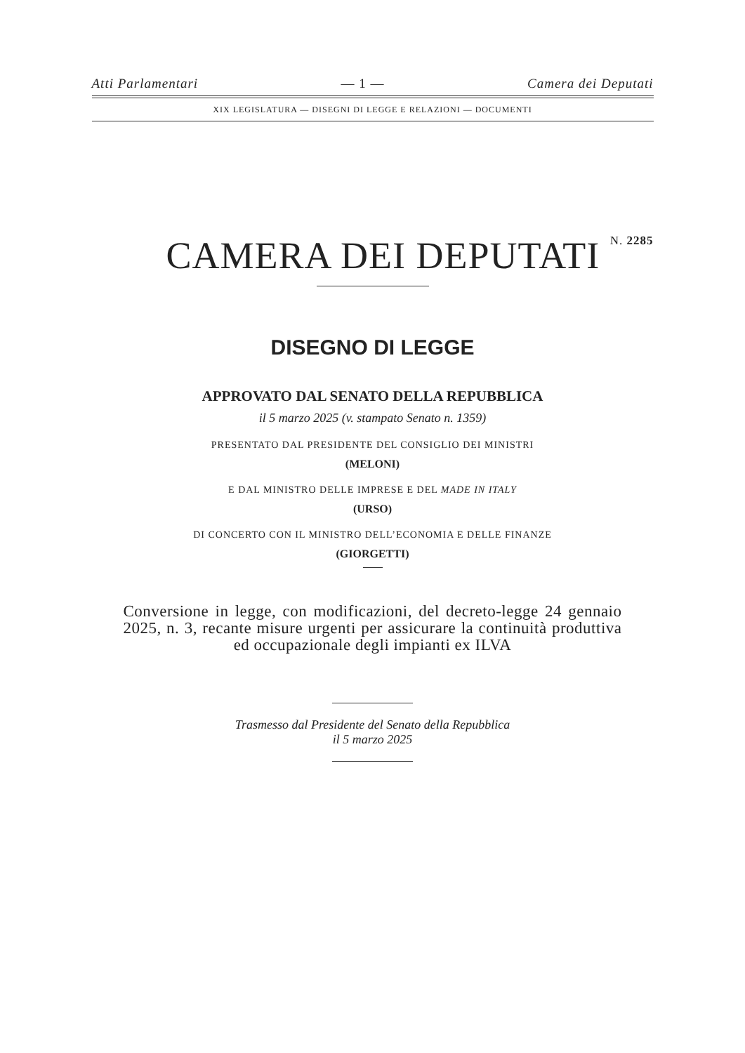Atti Parlamentari — 1 — Camera dei Deputati
XIX LEGISLATURA — DISEGNI DI LEGGE E RELAZIONI — DOCUMENTI
CAMERA DEI DEPUTATI N. 2285
DISEGNO DI LEGGE
APPROVATO DAL SENATO DELLA REPUBBLICA
il 5 marzo 2025 (v. stampato Senato n. 1359)
PRESENTATO DAL PRESIDENTE DEL CONSIGLIO DEI MINISTRI
(MELONI)
E DAL MINISTRO DELLE IMPRESE E DEL MADE IN ITALY
(URSO)
DI CONCERTO CON IL MINISTRO DELL’ECONOMIA E DELLE FINANZE
(GIORGETTI)
Conversione in legge, con modificazioni, del decreto-legge 24 gennaio 2025, n. 3, recante misure urgenti per assicurare la continuità produttiva ed occupazionale degli impianti ex ILVA
Trasmesso dal Presidente del Senato della Repubblica
il 5 marzo 2025